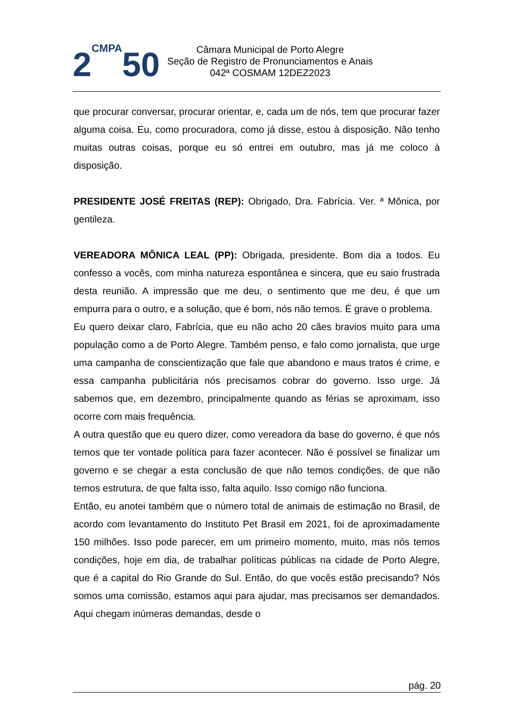2CMPA50
Câmara Municipal de Porto Alegre
Seção de Registro de Pronunciamentos e Anais
042ª COSMAM 12DEZ2023
que procurar conversar, procurar orientar, e, cada um de nós, tem que procurar fazer alguma coisa. Eu, como procuradora, como já disse, estou à disposição. Não tenho muitas outras coisas, porque eu só entrei em outubro, mas já me coloco à disposição.
PRESIDENTE JOSÉ FREITAS (REP): Obrigado, Dra. Fabrícia. Ver. ª Mônica, por gentileza.
VEREADORA MÔNICA LEAL (PP): Obrigada, presidente. Bom dia a todos. Eu confesso a vocês, com minha natureza espontânea e sincera, que eu saio frustrada desta reunião. A impressão que me deu, o sentimento que me deu, é que um empurra para o outro, e a solução, que é bom, nós não temos. É grave o problema.
Eu quero deixar claro, Fabrícia, que eu não acho 20 cães bravios muito para uma população como a de Porto Alegre. Também penso, e falo como jornalista, que urge uma campanha de conscientização que fale que abandono e maus tratos é crime, e essa campanha publicitária nós precisamos cobrar do governo. Isso urge. Já sabemos que, em dezembro, principalmente quando as férias se aproximam, isso ocorre com mais frequência.
A outra questão que eu quero dizer, como vereadora da base do governo, é que nós temos que ter vontade política para fazer acontecer. Não é possível se finalizar um governo e se chegar a esta conclusão de que não temos condições, de que não temos estrutura, de que falta isso, falta aquilo. Isso comigo não funciona.
Então, eu anotei também que o número total de animais de estimação no Brasil, de acordo com levantamento do Instituto Pet Brasil em 2021, foi de aproximadamente 150 milhões. Isso pode parecer, em um primeiro momento, muito, mas nós temos condições, hoje em dia, de trabalhar políticas públicas na cidade de Porto Alegre, que é a capital do Rio Grande do Sul. Então, do que vocês estão precisando? Nós somos uma comissão, estamos aqui para ajudar, mas precisamos ser demandados. Aqui chegam inúmeras demandas, desde o
pág. 20